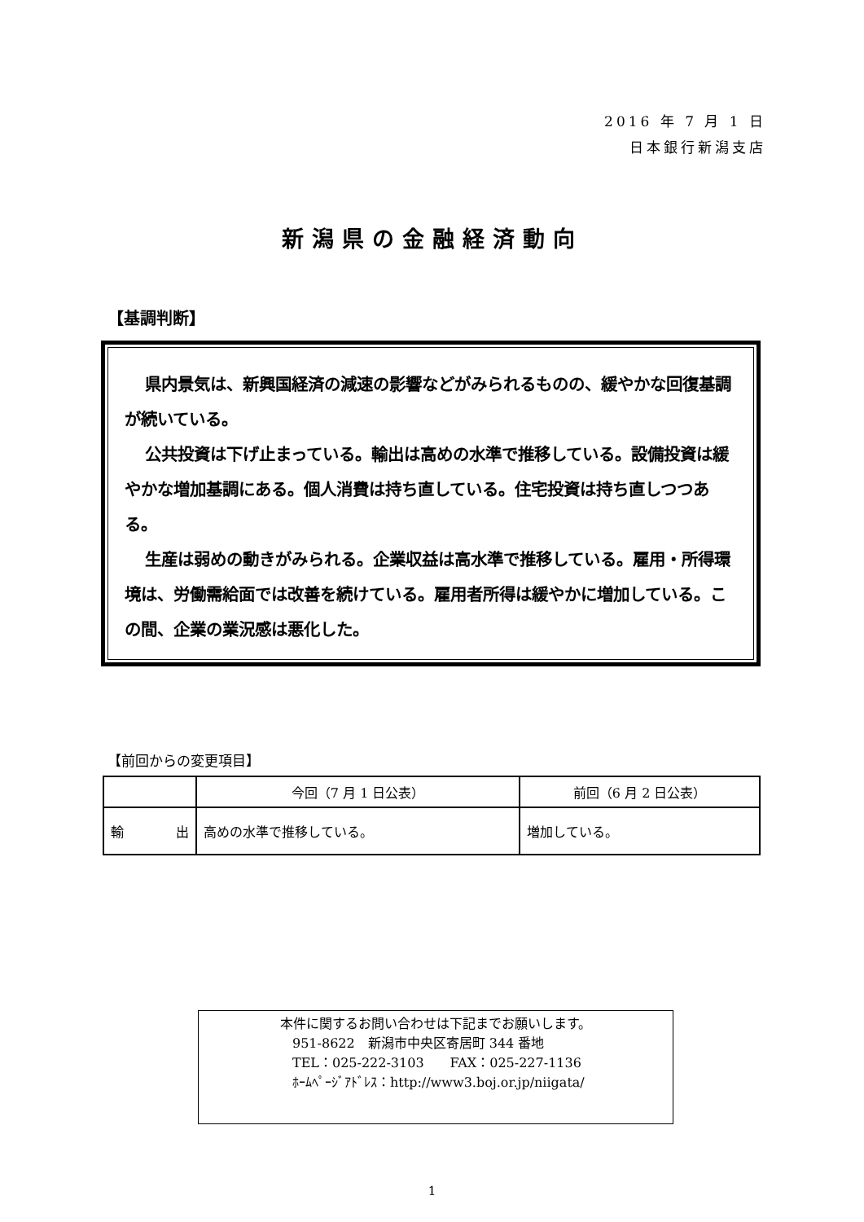2016 年 7 月 1 日
日本銀行新潟支店
新潟県の金融経済動向
【基調判断】
県内景気は、新興国経済の減速の影響などがみられるものの、緩やかな回復基調が続いている。
公共投資は下げ止まっている。輸出は高めの水準で推移している。設備投資は緩やかな増加基調にある。個人消費は持ち直している。住宅投資は持ち直しつつある。
生産は弱めの動きがみられる。企業収益は高水準で推移している。雇用・所得環境は、労働需給面では改善を続けている。雇用者所得は緩やかに増加している。この間、企業の業況感は悪化した。
【前回からの変更項目】
| | 今回（7 月 1 日公表） | 前回（6 月 2 日公表） |
| --- | --- | --- |
| 輸 出 | 高めの水準で推移している。 | 増加している。 |
本件に関するお問い合わせは下記までお願いします。
951-8622　新潟市中央区寄居町 344 番地
TEL：025-222-3103　　FAX：025-227-1136
ﾎｰﾑﾍﾟｰｼﾞｱﾄﾞﾚｽ：http://www3.boj.or.jp/niigata/
1